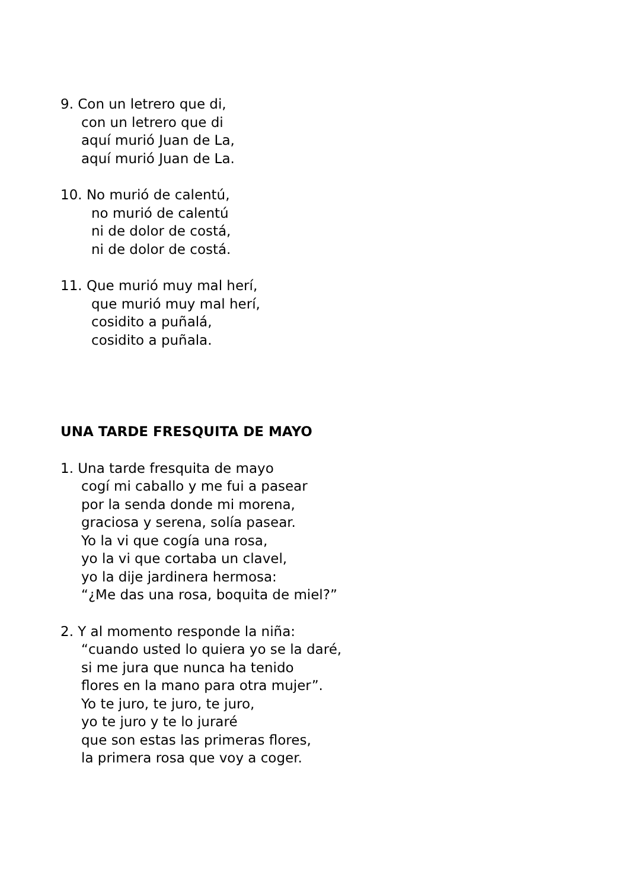9. Con un letrero que di,
con un letrero que di
aquí murió Juan de La,
aquí murió Juan de La.
10. No murió de calentú,
no murió de calentú
ni de dolor de costá,
ni de dolor de costá.
11. Que murió muy mal herí,
que murió muy mal herí,
cosidito a puñalá,
cosidito a puñala.
UNA TARDE FRESQUITA DE MAYO
1. Una tarde fresquita de mayo
cogí mi caballo y me fui a pasear
por la senda donde mi morena,
graciosa y serena, solía pasear.
Yo la vi que cogía una rosa,
yo la vi que cortaba un clavel,
yo la dije jardinera hermosa:
“¿Me das una rosa, boquita de miel?”
2. Y al momento responde la niña:
“cuando usted lo quiera yo se la daré,
si me jura que nunca ha tenido
flores en la mano para otra mujer”.
Yo te juro, te juro, te juro,
yo te juro y te lo juraré
que son estas las primeras flores,
la primera rosa que voy a coger.